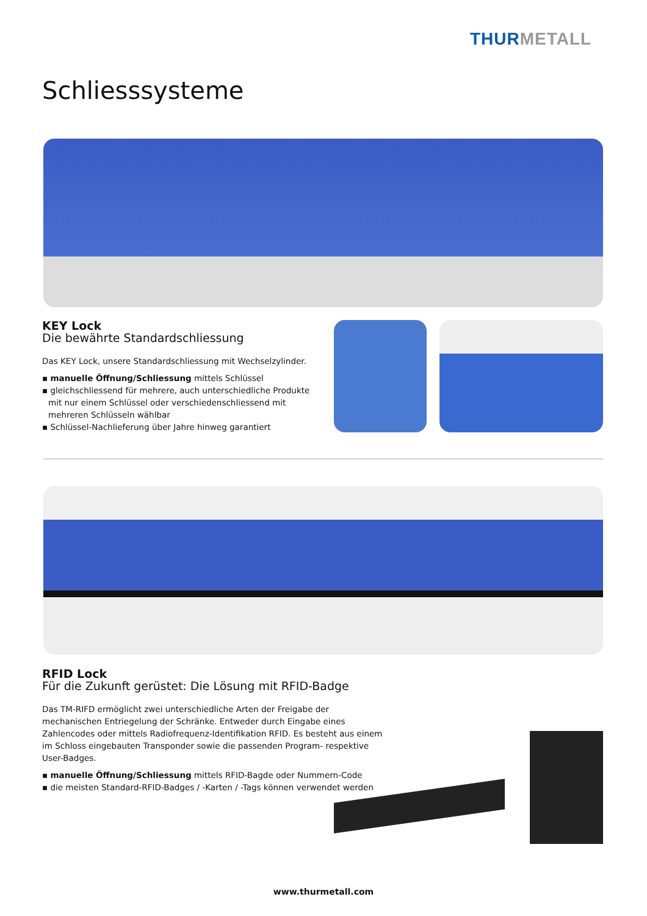THURMETALL
Schliesssysteme
KEY Lock
Die bewährte Standardschliessung
Das KEY Lock, unsere Standardschliessung mit Wechselzylinder.
▪ manuelle Öffnung/Schliessung mittels Schlüssel
▪ gleichschliessend für mehrere, auch unterschiedliche Produkte mit nur einem Schlüssel oder verschiedenschliessend mit mehreren Schlüsseln wählbar
▪ Schlüssel-Nachlieferung über Jahre hinweg garantiert
RFID Lock
Für die Zukunft gerüstet: Die Lösung mit RFID-Badge
Das TM-RIFD ermöglicht zwei unterschiedliche Arten der Freigabe der mechanischen Entriegelung der Schränke. Entweder durch Eingabe eines Zahlencodes oder mittels Radiofrequenz-Identifikation RFID. Es besteht aus einem im Schloss eingebauten Transponder sowie die passenden Program- respektive User-Badges.
▪ manuelle Öffnung/Schliessung mittels RFID-Bagde oder Nummern-Code
▪ die meisten Standard-RFID-Badges / -Karten / -Tags können verwendet werden
www.thurmetall.com